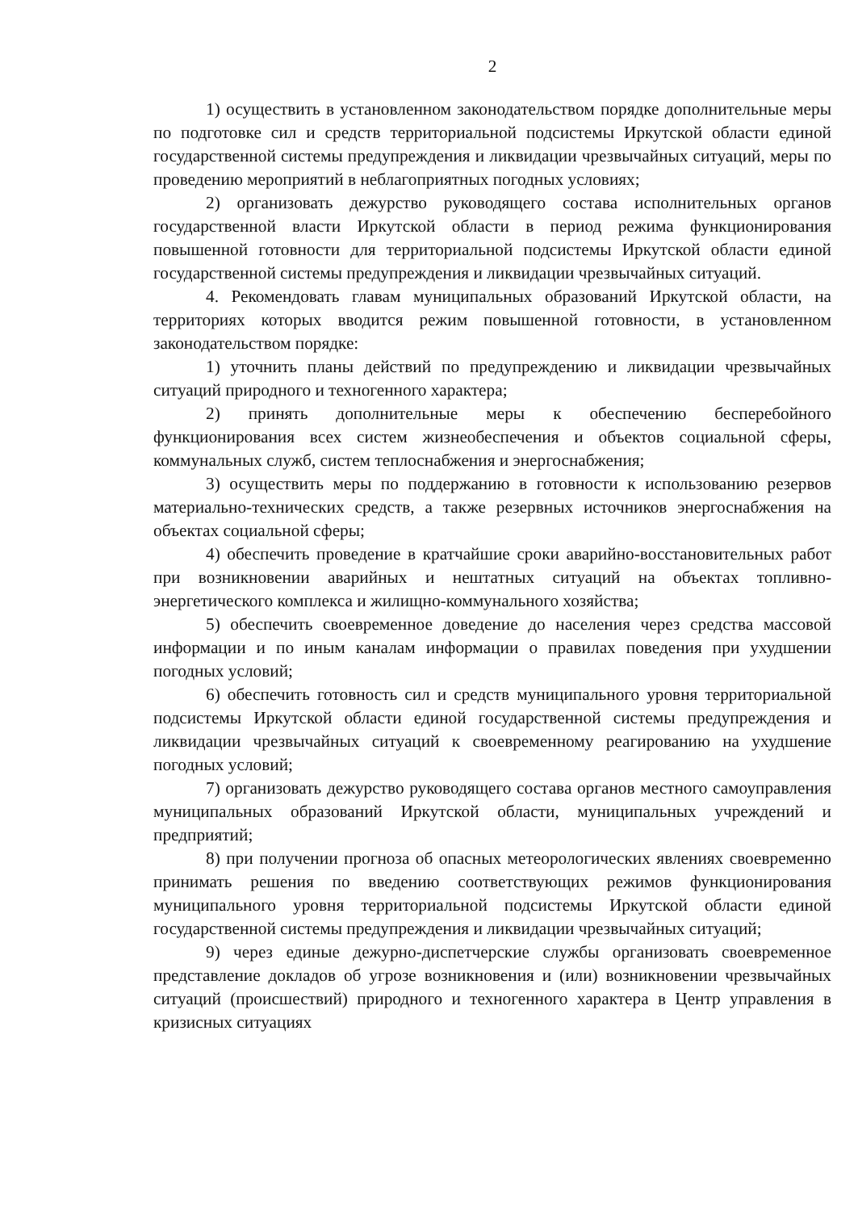2
1) осуществить в установленном законодательством порядке дополнительные меры по подготовке сил и средств территориальной подсистемы Иркутской области единой государственной системы предупреждения и ликвидации чрезвычайных ситуаций, меры по проведению мероприятий в неблагоприятных погодных условиях;
2) организовать дежурство руководящего состава исполнительных органов государственной власти Иркутской области в период режима функционирования повышенной готовности для территориальной подсистемы Иркутской области единой государственной системы предупреждения и ликвидации чрезвычайных ситуаций.
4. Рекомендовать главам муниципальных образований Иркутской области, на территориях которых вводится режим повышенной готовности, в установленном законодательством порядке:
1) уточнить планы действий по предупреждению и ликвидации чрезвычайных ситуаций природного и техногенного характера;
2) принять дополнительные меры к обеспечению бесперебойного функционирования всех систем жизнеобеспечения и объектов социальной сферы, коммунальных служб, систем теплоснабжения и энергоснабжения;
3) осуществить меры по поддержанию в готовности к использованию резервов материально-технических средств, а также резервных источников энергоснабжения на объектах социальной сферы;
4) обеспечить проведение в кратчайшие сроки аварийно-восстановительных работ при возникновении аварийных и нештатных ситуаций на объектах топливно-энергетического комплекса и жилищно-коммунального хозяйства;
5) обеспечить своевременное доведение до населения через средства массовой информации и по иным каналам информации о правилах поведения при ухудшении погодных условий;
6) обеспечить готовность сил и средств муниципального уровня территориальной подсистемы Иркутской области единой государственной системы предупреждения и ликвидации чрезвычайных ситуаций к своевременному реагированию на ухудшение погодных условий;
7) организовать дежурство руководящего состава органов местного самоуправления муниципальных образований Иркутской области, муниципальных учреждений и предприятий;
8) при получении прогноза об опасных метеорологических явлениях своевременно принимать решения по введению соответствующих режимов функционирования муниципального уровня территориальной подсистемы Иркутской области единой государственной системы предупреждения и ликвидации чрезвычайных ситуаций;
9) через единые дежурно-диспетчерские службы организовать своевременное представление докладов об угрозе возникновения и (или) возникновении чрезвычайных ситуаций (происшествий) природного и техногенного характера в Центр управления в кризисных ситуациях